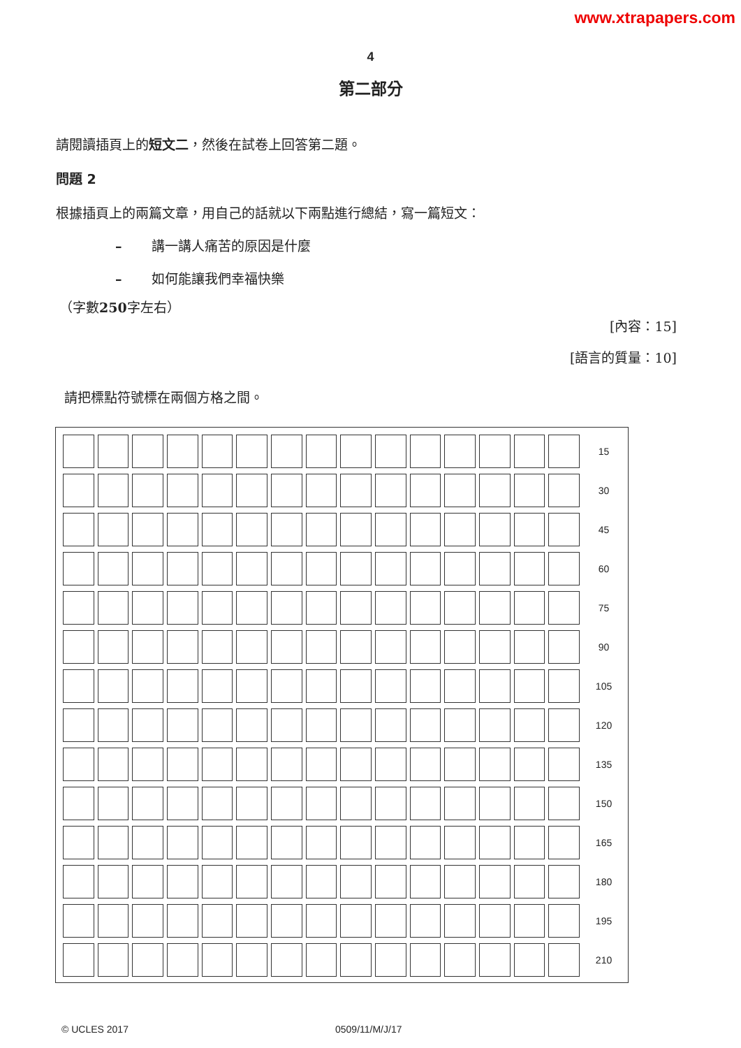www.xtrapapers.com
4
第二部分
請閱讀插頁上的短文二，然後在試卷上回答第二題。
問題 2
根據插頁上的兩篇文章，用自己的話就以下兩點進行總結，寫一篇短文：
– 講一講人痛苦的原因是什麼
– 如何能讓我們幸福快樂
（字數250字左右）
[內容：15]
[語言的質量：10]
請把標點符號標在兩個方格之間。
| | | | | | | | | | | | | | | | 15 |
| | | | | | | | | | | | | | | | 30 |
| | | | | | | | | | | | | | | | 45 |
| | | | | | | | | | | | | | | | 60 |
| | | | | | | | | | | | | | | | 75 |
| | | | | | | | | | | | | | | | 90 |
| | | | | | | | | | | | | | | | 105 |
| | | | | | | | | | | | | | | | 120 |
| | | | | | | | | | | | | | | | 135 |
| | | | | | | | | | | | | | | | 150 |
| | | | | | | | | | | | | | | | 165 |
| | | | | | | | | | | | | | | | 180 |
| | | | | | | | | | | | | | | | 195 |
| | | | | | | | | | | | | | | | 210 |
© UCLES 2017 0509/11/M/J/17